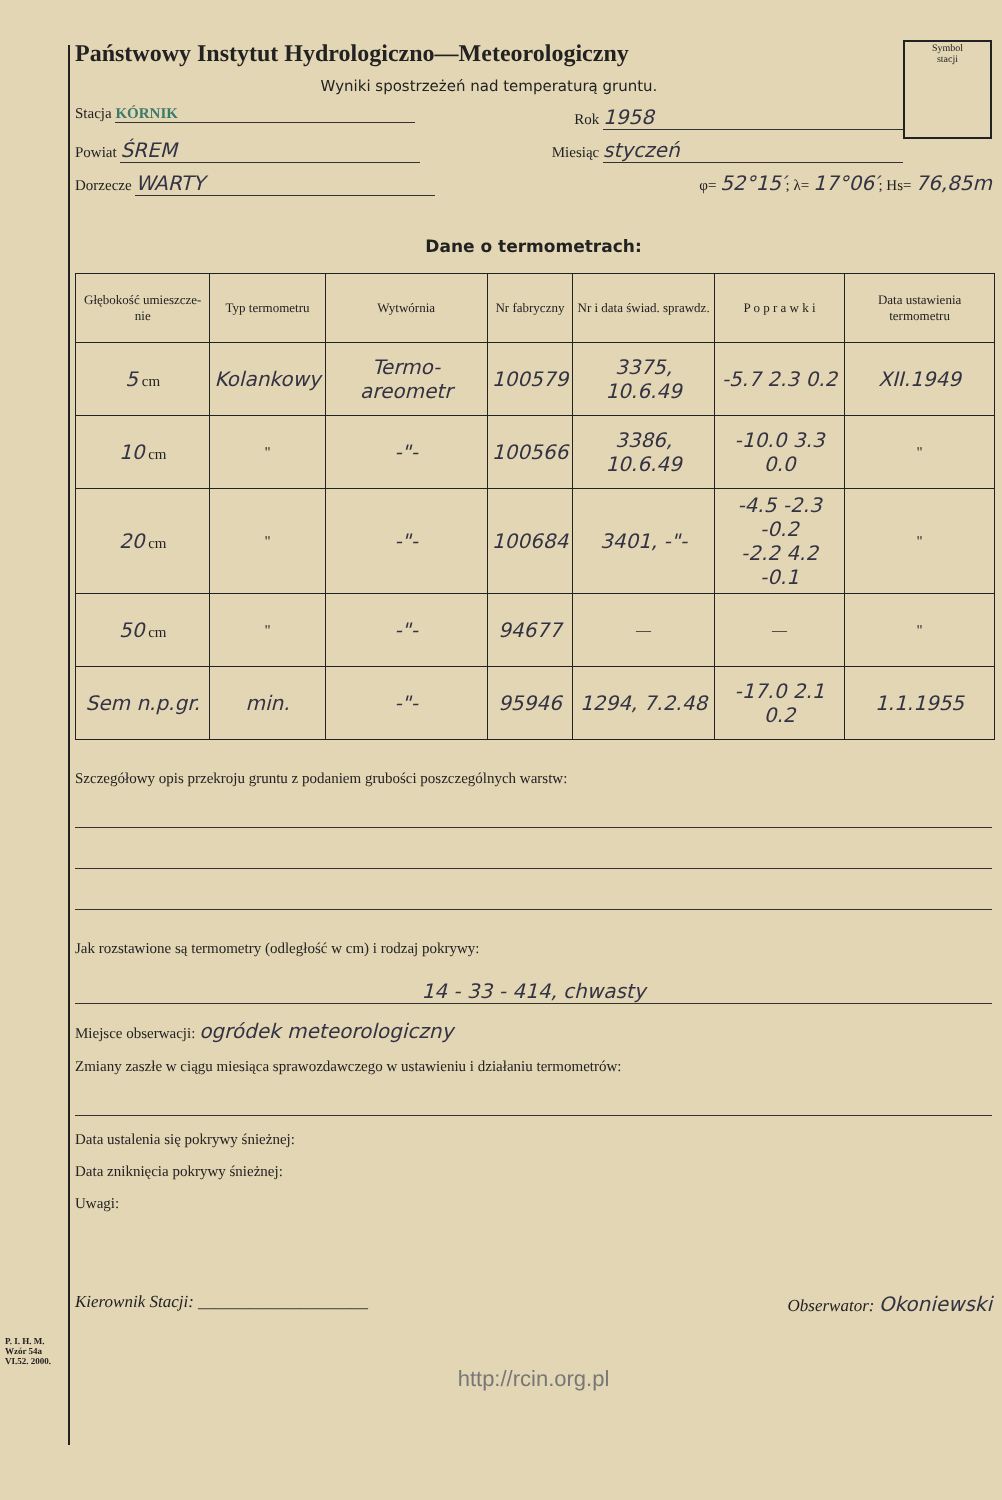Symbol
stacji
Państwowy Instytut Hydrologiczno—Meteorologiczny
Wyniki spostrzeżeń nad temperaturą gruntu.
Stacja KÓRNIK Rok 1958
Powiat ŚREM Miesiąc styczeń
Dorzecze WARTY φ= 52°15′; λ= 17°06′; Hs= 76,85m
Dane o termometrach:
| Głębokość umieszcze-nie | Typ termometru | Wytwórnia | Nr fabryczny | Nr i data świad. sprawdz. | P o p r a w k i | Data ustawienia termometru |
| --- | --- | --- | --- | --- | --- | --- |
| 5 cm | Kolankowy | Termo-areometr | 100579 | 3375, 10.6.49 | -5.7 2.3 0.2 | XII.1949 |
| 10 cm | " | -"- | 100566 | 3386, 10.6.49 | -10.0 3.3 0.0 | " |
| 20 cm | " | -"- | 100684 | 3401, -"- | -4.5 -2.3 -0.2 -2.2 4.2 -0.1 | " |
| 50 cm | " | -"- | 94677 | — | — | " |
| Sem n.p.gr. | min. | -"- | 95946 | 1294, 7.2.48 | -17.0 2.1 0.2 | 1.1.1955 |
Szczegółowy opis przekroju gruntu z podaniem grubości poszczególnych warstw:
Jak rozstawione są termometry (odległość w cm) i rodzaj pokrywy:
14 - 33 - 414, chwasty
Miejsce obserwacji: ogródek meteorologiczny
Zmiany zaszłe w ciągu miesiąca sprawozdawczego w ustawieniu i działaniu termometrów:
Data ustalenia się pokrywy śnieżnej:
Data zniknięcia pokrywy śnieżnej:
Uwagi:
Kierownik Stacji: ____________________ Obserwator: Okoniewski
P. I. H. M.
Wzór 54a
VI.52. 2000.
http://rcin.org.pl